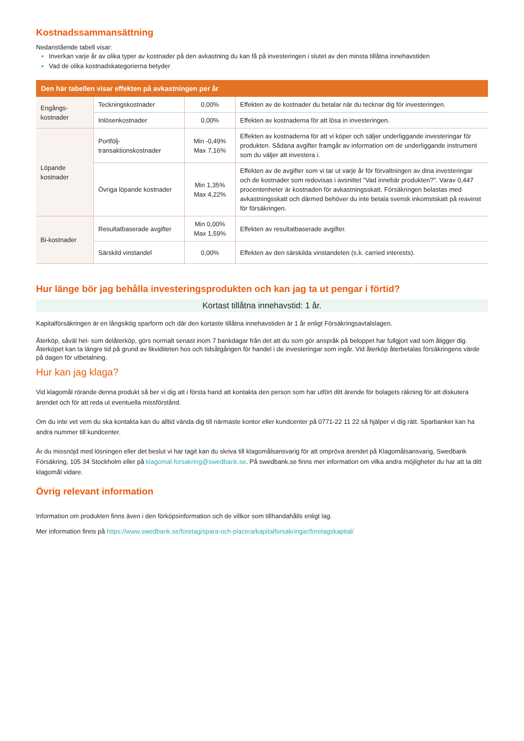Kostnadssammansättning
Nedanstående tabell visar:
Inverkan varje år av olika typer av kostnader på den avkastning du kan få på investeringen i slutet av den minsta tillåtna innehavstiden
Vad de olika kostnadskategorierna betyder
| Den här tabellen visar effekten på avkastningen per år | | | |
| --- | --- | --- | --- |
| Engångs- kostnader | Teckningskostnader | 0,00% | Effekten av de kostnader du betalar när du tecknar dig för investeringen. |
| | Inlösenkostnader | 0,00% | Effekten av kostnaderna för att lösa in investeringen. |
| Löpande kostnader | Portfölj- transaktionskostnader | Min -0,49% Max 7,16% | Effekten av kostnaderna för att vi köper och säljer underliggande investeringar för produkten. Sådana avgifter framgår av information om de underliggande instrument som du väljer att investera i. |
| | Övriga löpande kostnader | Min 1,35% Max 4,22% | Effekten av de avgifter som vi tar ut varje år för förvaltningen av dina investeringar och de kostnader som redovisas i avsnittet "Vad innebär produkten?". Varav 0,447 procentenheter är kostnaden för avkastningsskatt. Försäkringen belastas med avkastningsskatt och därmed behöver du inte betala svensk inkomstskatt på reavinst för försäkringen. |
| Bi-kostnader | Resultatbaserade avgifter | Min 0,00% Max 1,59% | Effekten av resultatbaserade avgifter. |
| | Särskild vinstandel | 0,00% | Effekten av den särskilda vinstandelen (s.k. carried interests). |
Hur länge bör jag behålla investeringsprodukten och kan jag ta ut pengar i förtid?
Kortast tillåtna innehavstid: 1 år.
Kapitalförsäkringen är en långsiktig sparform och där den kortaste tillåtna innehavstiden är 1 år enligt Försäkringsavtalslagen.
Återköp, såväl hel- som delåterköp, görs normalt senast inom 7 bankdagar från det att du som gör anspråk på beloppet har fullgjort vad som åligger dig. Återköpet kan ta längre tid på grund av likviditeten hos och tidsåtgången för handel i de investeringar som ingår. Vid återköp återbetalas försäkringens värde på dagen för utbetalning.
Hur kan jag klaga?
Vid klagomål rörande denna produkt så ber vi dig att i första hand att kontakta den person som har utfört ditt ärende för bolagets räkning för att diskutera ärendet och för att reda ut eventuella missförstånd.
Om du inte vet vem du ska kontakta kan du alltid vända dig till närmaste kontor eller kundcenter på 0771-22 11 22 så hjälper vi dig rätt. Sparbanker kan ha andra nummer till kundcenter.
Är du missnöjd med lösningen eller det beslut vi har tagit kan du skriva till klagomålsansvarig för att ompröva ärendet på Klagomålsansvarig, Swedbank Försäkring, 105 34 Stockholm eller på klagomal-forsakring@swedbank.se. På swedbank.se finns mer information om vilka andra möjligheter du har att ta ditt klagomål vidare.
Övrig relevant information
Information om produkten finns även i den förköpsinformation och de villkor som tillhandahålls enligt lag.
Mer information finns på https://www.swedbank.se/foretag/spara-och-placera/kapitalforsakringar/foretagskapital/